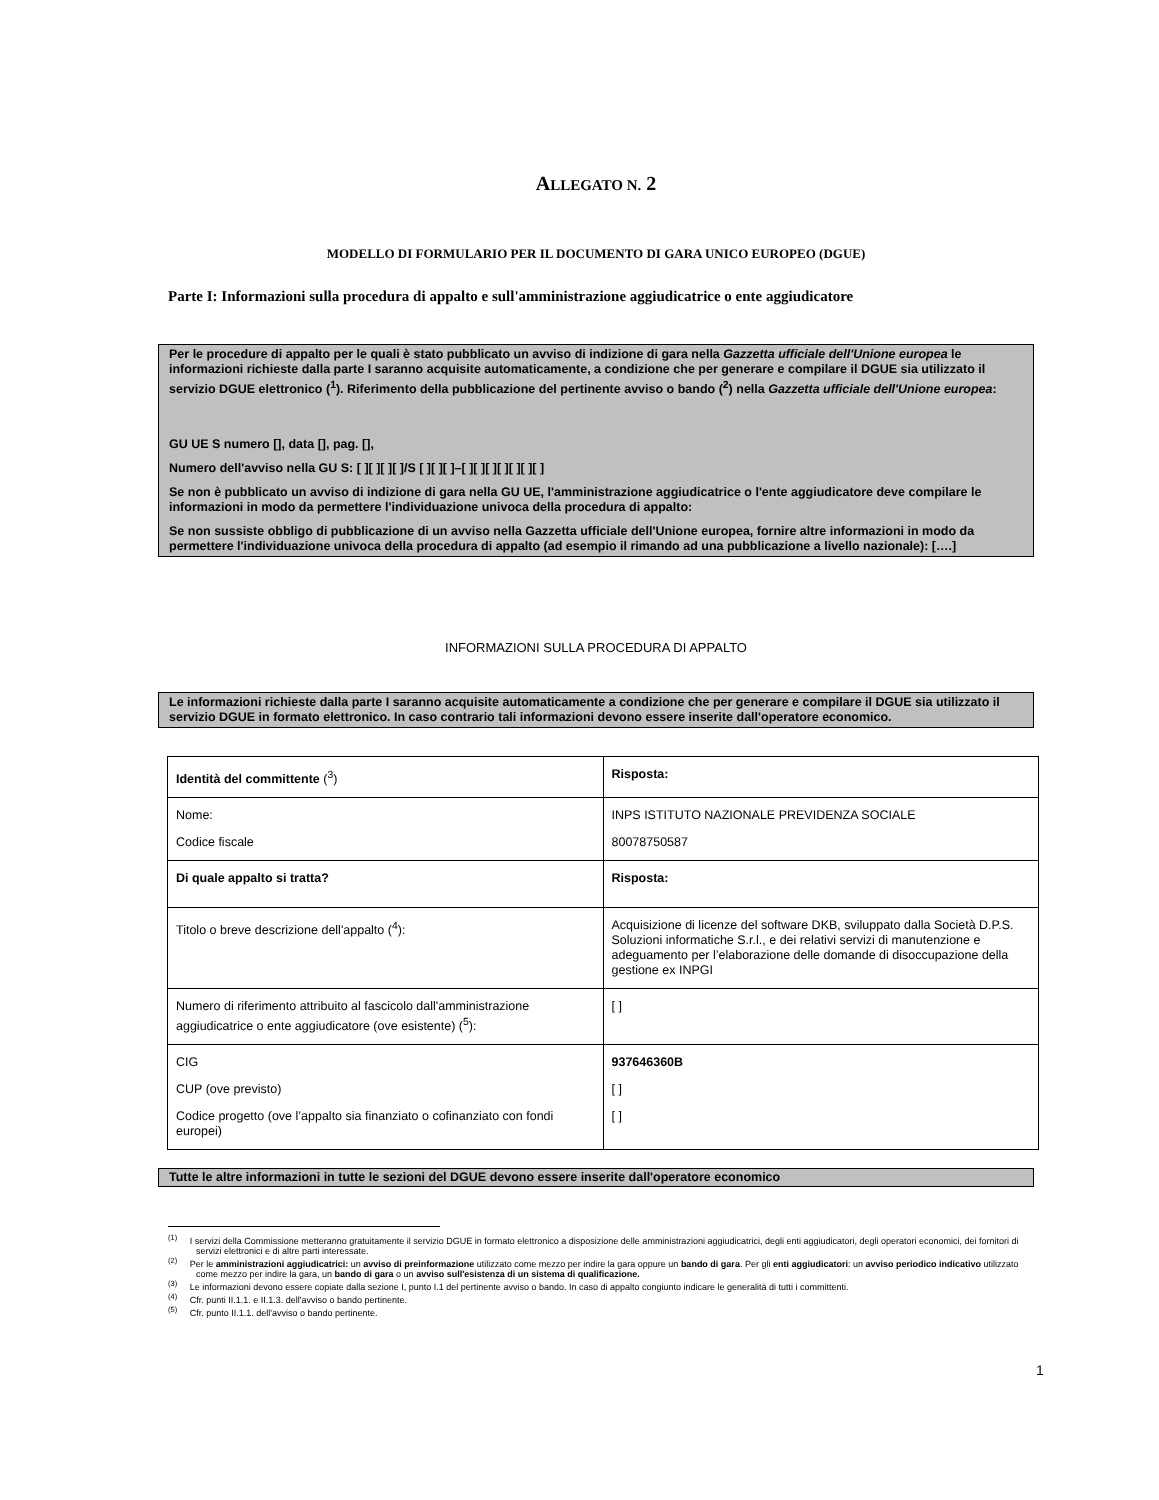ALLEGATO N. 2
MODELLO DI FORMULARIO PER IL DOCUMENTO DI GARA UNICO EUROPEO (DGUE)
Parte I: Informazioni sulla procedura di appalto e sull'amministrazione aggiudicatrice o ente aggiudicatore
Per le procedure di appalto per le quali è stato pubblicato un avviso di indizione di gara nella Gazzetta ufficiale dell'Unione europea le informazioni richieste dalla parte I saranno acquisite automaticamente, a condizione che per generare e compilare il DGUE sia utilizzato il servizio DGUE elettronico (<sup>1</sup>). Riferimento della pubblicazione del pertinente avviso o bando (<sup>2</sup>) nella Gazzetta ufficiale dell'Unione europea:
GU UE S numero [], data [], pag. [],
Numero dell'avviso nella GU S: [ ][ ][ ][ ]/S [ ][ ][ ]–[ ][ ][ ][ ][ ][ ][ ]
Se non è pubblicato un avviso di indizione di gara nella GU UE, l'amministrazione aggiudicatrice o l'ente aggiudicatore deve compilare le informazioni in modo da permettere l'individuazione univoca della procedura di appalto:
Se non sussiste obbligo di pubblicazione di un avviso nella Gazzetta ufficiale dell'Unione europea, fornire altre informazioni in modo da permettere l'individuazione univoca della procedura di appalto (ad esempio il rimando ad una pubblicazione a livello nazionale): [….]
INFORMAZIONI SULLA PROCEDURA DI APPALTO
Le informazioni richieste dalla parte I saranno acquisite automaticamente a condizione che per generare e compilare il DGUE sia utilizzato il servizio DGUE in formato elettronico. In caso contrario tali informazioni devono essere inserite dall'operatore economico.
| Identità del committente (<sup>3</sup>) | Risposta: |
| Nome: Codice fiscale | INPS ISTITUTO NAZIONALE PREVIDENZA SOCIALE 80078750587 |
| Di quale appalto si tratta? | Risposta: |
| Titolo o breve descrizione dell'appalto (<sup>4</sup>): | Acquisizione di licenze del software DKB, sviluppato dalla Società D.P.S. Soluzioni informatiche S.r.l., e dei relativi servizi di manutenzione e adeguamento per l’elaborazione delle domande di disoccupazione della gestione ex INPGI |
| Numero di riferimento attribuito al fascicolo dall'amministrazione aggiudicatrice o ente aggiudicatore (ove esistente) (<sup>5</sup>): | [ ] |
| CIG CUP (ove previsto) Codice progetto (ove l’appalto sia finanziato o cofinanziato con fondi europei) | 937646360B [ ] [ ] |
Tutte le altre informazioni in tutte le sezioni del DGUE devono essere inserite dall'operatore economico
<sup>(1)</sup> I servizi della Commissione metteranno gratuitamente il servizio DGUE in formato elettronico a disposizione delle amministrazioni aggiudicatrici, degli enti aggiudicatori, degli operatori economici, dei fornitori di servizi elettronici e di altre parti interessate.
<sup>(2)</sup> Per le amministrazioni aggiudicatrici: un avviso di preinformazione utilizzato come mezzo per indire la gara oppure un bando di gara. Per gli enti aggiudicatori: un avviso periodico indicativo utilizzato come mezzo per indire la gara, un bando di gara o un avviso sull'esistenza di un sistema di qualificazione.
<sup>(3)</sup> Le informazioni devono essere copiate dalla sezione I, punto I.1 del pertinente avviso o bando. In caso di appalto congiunto indicare le generalità di tutti i committenti.
<sup>(4)</sup> Cfr. punti II.1.1. e II.1.3. dell'avviso o bando pertinente.
<sup>(5)</sup> Cfr. punto II.1.1. dell'avviso o bando pertinente.
1